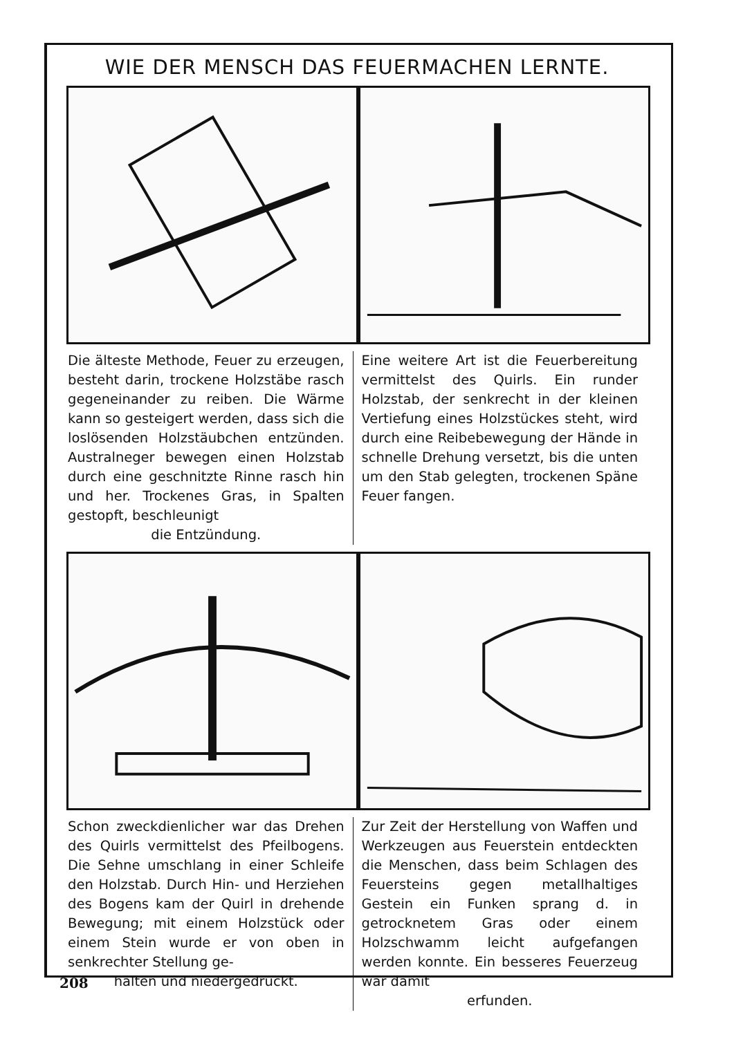WIE DER MENSCH DAS FEUERMACHEN LERNTE.
Die älteste Methode, Feuer zu erzeugen, besteht darin, trockene Holzstäbe rasch gegeneinander zu reiben. Die Wärme kann so gesteigert werden, dass sich die loslösenden Holzstäubchen entzünden. Australneger bewegen einen Holzstab durch eine geschnitzte Rinne rasch hin und her. Trockenes Gras, in Spalten gestopft, beschleunigt
die Entzündung.
Eine weitere Art ist die Feuerbereitung vermittelst des Quirls. Ein runder Holzstab, der senkrecht in der kleinen Vertiefung eines Holzstückes steht, wird durch eine Reibebewegung der Hände in schnelle Drehung versetzt, bis die unten um den Stab gelegten, trockenen Späne Feuer fangen.
Schon zweckdienlicher war das Drehen des Quirls vermittelst des Pfeilbogens. Die Sehne umschlang in einer Schleife den Holzstab. Durch Hin- und Herziehen des Bogens kam der Quirl in drehende Bewegung; mit einem Holzstück oder einem Stein wurde er von oben in senkrechter Stellung ge-
halten und niedergedrückt.
Zur Zeit der Herstellung von Waffen und Werkzeugen aus Feuerstein entdeckten die Menschen, dass beim Schlagen des Feuersteins gegen metallhaltiges Gestein ein Funken sprang d. in getrocknetem Gras oder einem Holzschwamm leicht aufgefangen werden konnte. Ein besseres Feuerzeug war damit
erfunden.
208